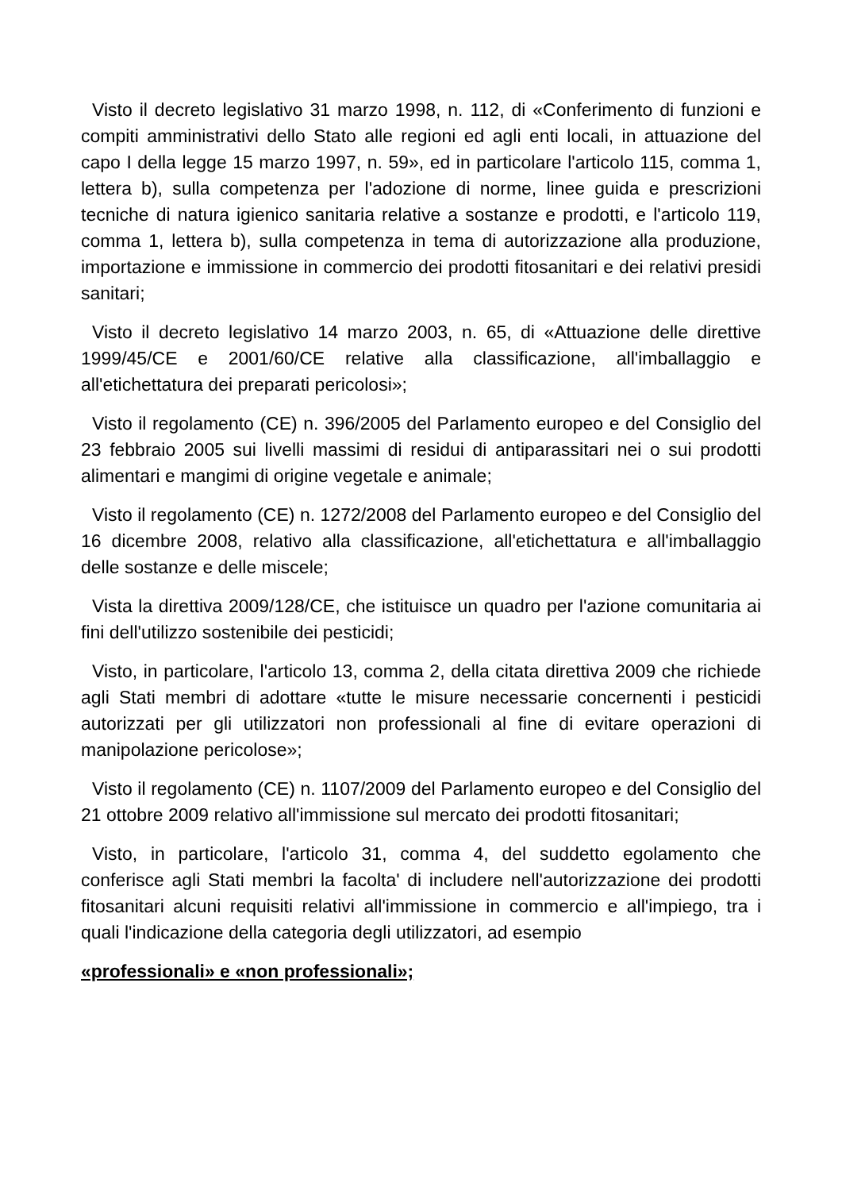Visto il decreto legislativo 31 marzo 1998, n. 112, di «Conferimento di funzioni e compiti amministrativi dello Stato alle regioni ed agli enti locali, in attuazione del capo I della legge 15 marzo 1997, n. 59», ed in particolare l'articolo 115, comma 1, lettera b), sulla competenza per l'adozione di norme, linee guida e prescrizioni tecniche di natura igienico sanitaria relative a sostanze e prodotti, e l'articolo 119, comma 1, lettera b), sulla competenza in tema di autorizzazione alla produzione, importazione e immissione in commercio dei prodotti fitosanitari e dei relativi presidi sanitari;
Visto il decreto legislativo 14 marzo 2003, n. 65, di «Attuazione delle direttive 1999/45/CE e 2001/60/CE relative alla classificazione, all'imballaggio e all'etichettatura dei preparati pericolosi»;
Visto il regolamento (CE) n. 396/2005 del Parlamento europeo e del Consiglio del 23 febbraio 2005 sui livelli massimi di residui di antiparassitari nei o sui prodotti alimentari e mangimi di origine vegetale e animale;
Visto il regolamento (CE) n. 1272/2008 del Parlamento europeo e del Consiglio del 16 dicembre 2008, relativo alla classificazione, all'etichettatura e all'imballaggio delle sostanze e delle miscele;
Vista la direttiva 2009/128/CE, che istituisce un quadro per l'azione comunitaria ai fini dell'utilizzo sostenibile dei pesticidi;
Visto, in particolare, l'articolo 13, comma 2, della citata direttiva 2009 che richiede agli Stati membri di adottare «tutte le misure necessarie concernenti i pesticidi autorizzati per gli utilizzatori non professionali al fine di evitare operazioni di manipolazione pericolose»;
Visto il regolamento (CE) n. 1107/2009 del Parlamento europeo e del Consiglio del 21 ottobre 2009 relativo all'immissione sul mercato dei prodotti fitosanitari;
Visto, in particolare, l'articolo 31, comma 4, del suddetto egolamento che conferisce agli Stati membri la facolta' di includere nell'autorizzazione dei prodotti fitosanitari alcuni requisiti relativi all'immissione in commercio e all'impiego, tra i quali l'indicazione della categoria degli utilizzatori, ad esempio
«professionali» e «non professionali»;